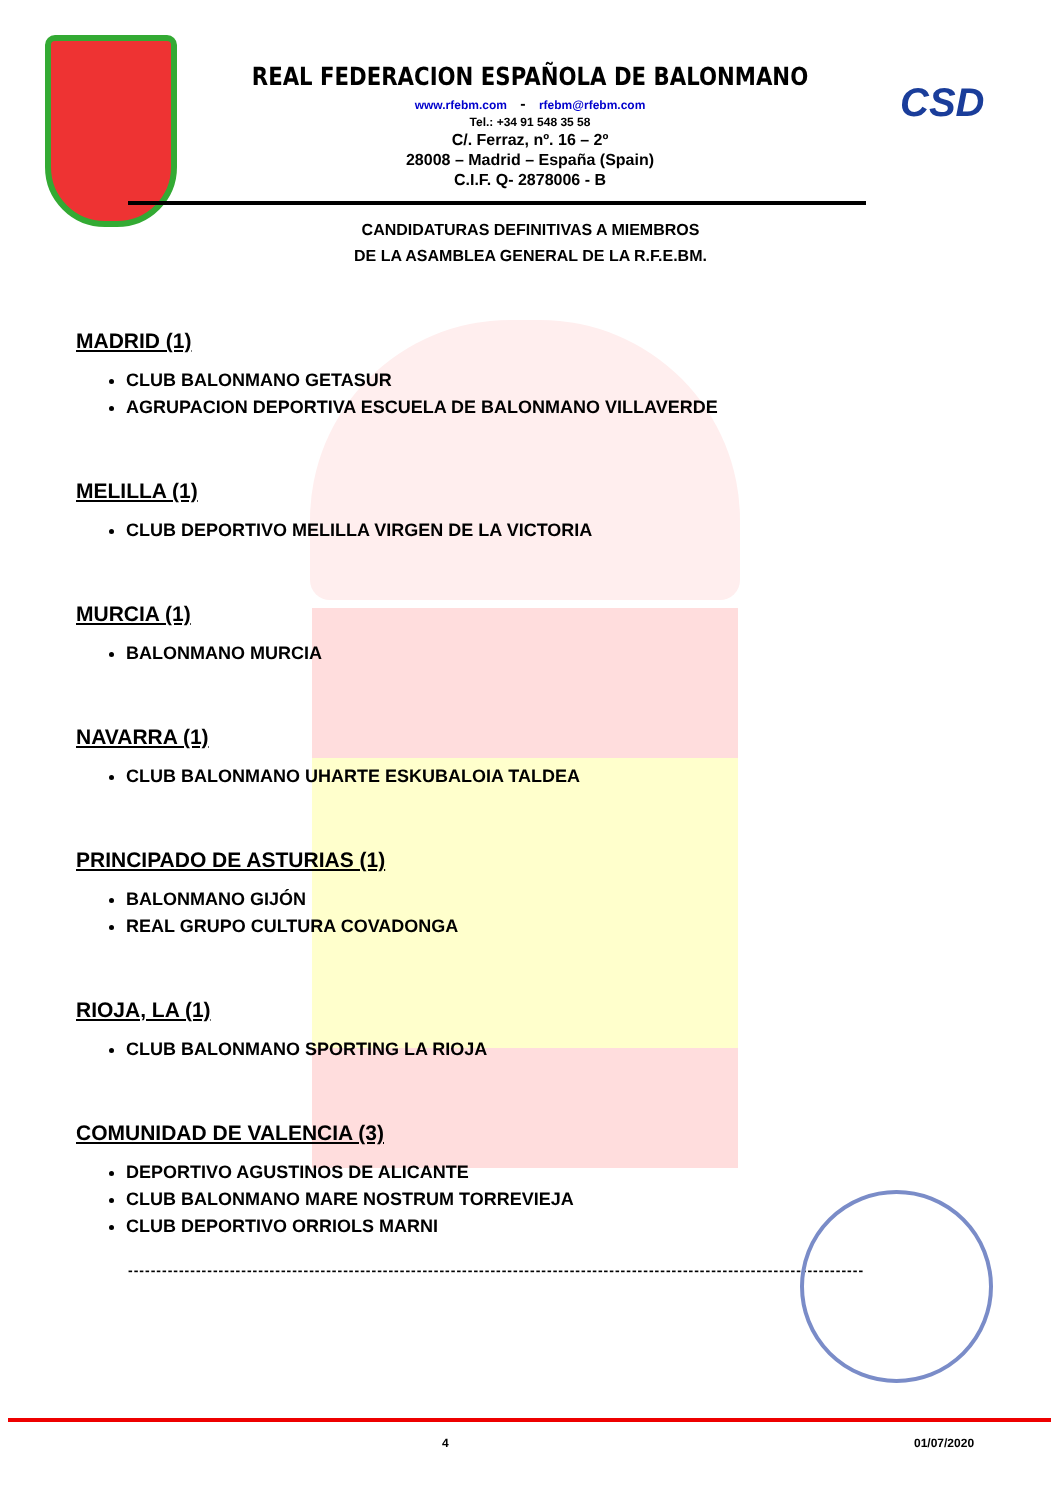CSD
REAL FEDERACION ESPAÑOLA DE BALONMANO
www.rfebm.com - rfebm@rfebm.com
Tel.: +34 91 548 35 58
C/. Ferraz, nº. 16 – 2º
28008 – Madrid – España (Spain)
C.I.F. Q- 2878006 - B
CANDIDATURAS DEFINITIVAS A MIEMBROS
DE LA ASAMBLEA GENERAL DE LA R.F.E.BM.
MADRID (1)
CLUB BALONMANO GETASUR
AGRUPACION DEPORTIVA ESCUELA DE BALONMANO VILLAVERDE
MELILLA (1)
CLUB DEPORTIVO MELILLA VIRGEN DE LA VICTORIA
MURCIA (1)
BALONMANO MURCIA
NAVARRA (1)
CLUB BALONMANO UHARTE ESKUBALOIA TALDEA
PRINCIPADO DE ASTURIAS (1)
BALONMANO GIJÓN
REAL GRUPO CULTURA COVADONGA
RIOJA, LA (1)
CLUB BALONMANO SPORTING LA RIOJA
COMUNIDAD DE VALENCIA (3)
DEPORTIVO AGUSTINOS DE ALICANTE
CLUB BALONMANO MARE NOSTRUM TORREVIEJA
CLUB DEPORTIVO ORRIOLS MARNI
----------------------------------------------------------------------------------------------------------------------------------
4 01/07/2020